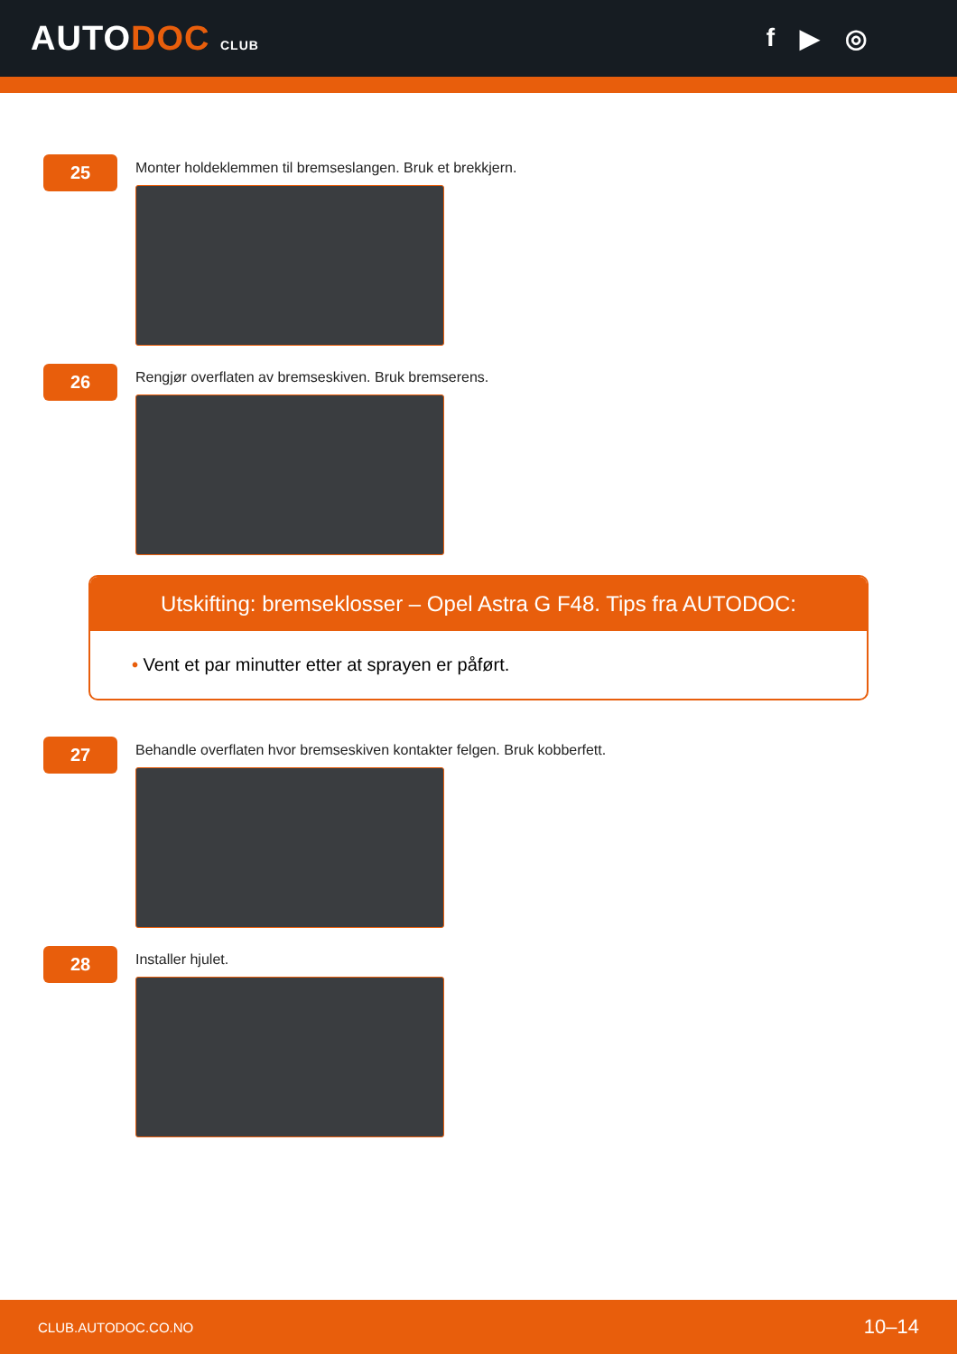AUTODOC CLUB
f ▶ ◎
25
Monter holdeklemmen til bremseslangen. Bruk et brekkjern.
26
Rengjør overflaten av bremseskiven. Bruk bremserens.
Utskifting: bremseklosser – Opel Astra G F48. Tips fra AUTODOC:
• Vent et par minutter etter at sprayen er påført.
27
Behandle overflaten hvor bremseskiven kontakter felgen. Bruk kobberfett.
28
Installer hjulet.
CLUB.AUTODOC.CO.NO 10–14